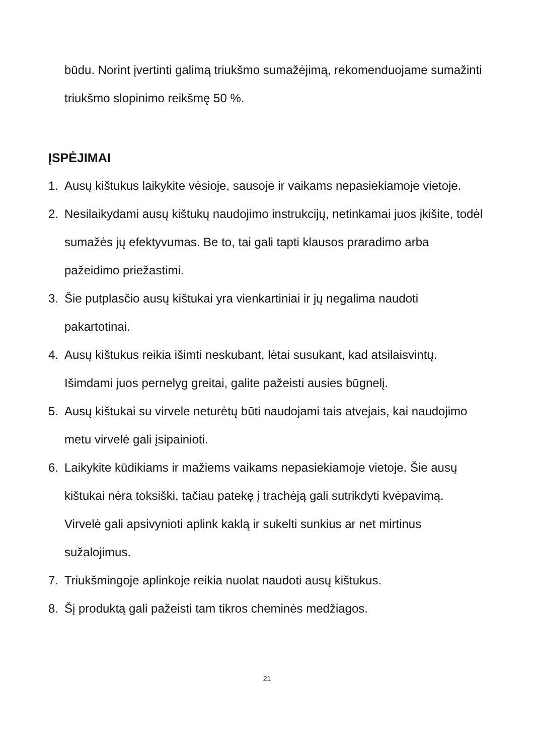būdu. Norint įvertinti galimą triukšmo sumažėjimą, rekomenduojame sumažinti triukšmo slopinimo reikšmę 50 %.
ĮSPĖJIMAI
1. Ausų kištukus laikykite vėsioje, sausoje ir vaikams nepasiekiamoje vietoje.
2. Nesilaikydami ausų kištukų naudojimo instrukcijų, netinkamai juos įkišite, todėl sumažės jų efektyvumas. Be to, tai gali tapti klausos praradimo arba pažeidimo priežastimi.
3. Šie putplasčio ausų kištukai yra vienkartiniai ir jų negalima naudoti pakartotinai.
4. Ausų kištukus reikia išimti neskubant, lėtai susukant, kad atsilaisvintų. Išimdami juos pernelyg greitai, galite pažeisti ausies būgnelį.
5. Ausų kištukai su virvele neturėtų būti naudojami tais atvejais, kai naudojimo metu virvelė gali įsipainioti.
6. Laikykite kūdikiams ir mažiems vaikams nepasiekiamoje vietoje. Šie ausų kištukai nėra toksiški, tačiau patekę į trachėją gali sutrikdyti kvėpavimą. Virvelė gali apsivynioti aplink kaklą ir sukelti sunkius ar net mirtinus sužalojimus.
7. Triukšmingoje aplinkoje reikia nuolat naudoti ausų kištukus.
8. Šį produktą gali pažeisti tam tikros cheminės medžiagos.
21